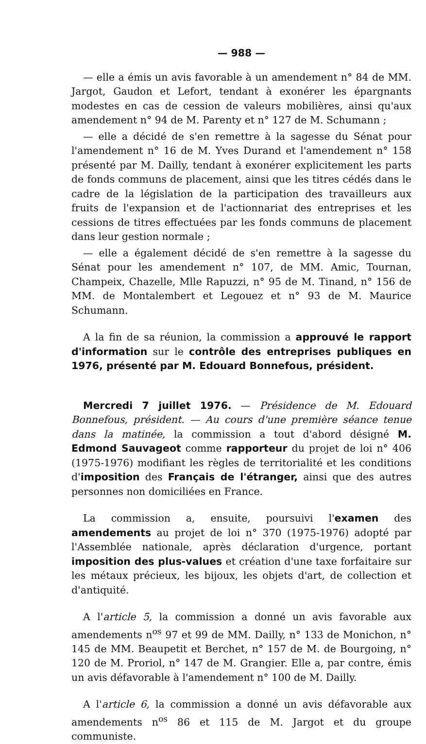— 988 —
— elle a émis un avis favorable à un amendement n° 84 de MM. Jargot, Gaudon et Lefort, tendant à exonérer les épargnants modestes en cas de cession de valeurs mobilières, ainsi qu'aux amendement n° 94 de M. Parenty et n° 127 de M. Schumann ;
— elle a décidé de s'en remettre à la sagesse du Sénat pour l'amendement n° 16 de M. Yves Durand et l'amendement n° 158 présenté par M. Dailly, tendant à exonérer explicitement les parts de fonds communs de placement, ainsi que les titres cédés dans le cadre de la législation de la participation des travailleurs aux fruits de l'expansion et de l'actionnariat des entreprises et les cessions de titres effectuées par les fonds communs de placement dans leur gestion normale ;
— elle a également décidé de s'en remettre à la sagesse du Sénat pour les amendement n° 107, de MM. Amic, Tournan, Champeix, Chazelle, Mlle Rapuzzi, n° 95 de M. Tinand, n° 156 de MM. de Montalembert et Legouez et n° 93 de M. Maurice Schumann.
A la fin de sa réunion, la commission a approuvé le rapport d'information sur le contrôle des entreprises publiques en 1976, présenté par M. Edouard Bonnefous, président.
Mercredi 7 juillet 1976. — Présidence de M. Edouard Bonnefous, président. — Au cours d'une première séance tenue dans la matinée, la commission a tout d'abord désigné M. Edmond Sauvageot comme rapporteur du projet de loi n° 406 (1975-1976) modifiant les règles de territorialité et les conditions d'imposition des Français de l'étranger, ainsi que des autres personnes non domiciliées en France.
La commission a, ensuite, poursuivi l'examen des amendements au projet de loi n° 370 (1975-1976) adopté par l'Assemblée nationale, après déclaration d'urgence, portant imposition des plus-values et création d'une taxe forfaitaire sur les métaux précieux, les bijoux, les objets d'art, de collection et d'antiquité.
A l'article 5, la commission a donné un avis favorable aux amendements n<sup>os</sup> 97 et 99 de MM. Dailly, n° 133 de Monichon, n° 145 de MM. Beaupetit et Berchet, n° 157 de M. de Bourgoing, n° 120 de M. Proriol, n° 147 de M. Grangier. Elle a, par contre, émis un avis défavorable à l'amendement n° 100 de M. Dailly.
A l'article 6, la commission a donné un avis défavorable aux amendements n<sup>os</sup> 86 et 115 de M. Jargot et du groupe communiste.